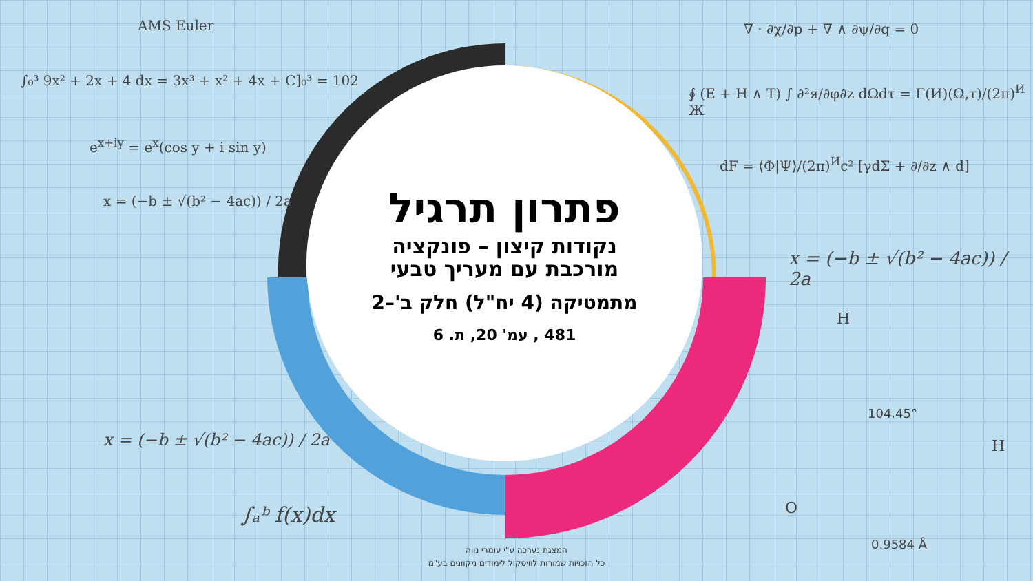AMS Euler
∫₀³ 9x² + 2x + 4 dx = 3x³ + x² + 4x + C]₀³ = 102
e<sup>x+iy</sup> = e<sup>x</sup>(cos y + i sin y)
x = (−b ± √(b² − 4ac)) / 2a
x = (−b ± √(b² − 4ac)) / 2a
∫ₐᵇ f(x)dx
∇ · ∂χ/∂p + ∇ ∧ ∂ψ/∂q = 0
∮ (E + H ∧ T) ∫ ∂²я/∂φ∂z dΩdτ = Γ(И)(Ω,τ)/(2π)<sup>И</sup> Ж
dF = ⟨Φ|Ψ⟩/(2π)<sup>И</sup>c² [γdΣ + ∂/∂z ∧ d]
x = (−b ± √(b² − 4ac)) / 2a
H
H
O
104.45°
0.9584 Å
פתרון תרגיל
נקודות קיצון – פונקציה
מורכבת עם מעריך טבעי
מתמטיקה (4 יח"ל) חלק ב'–2
481 , עמ' 20, ת. 6
המצגת נערכה ע"י עומרי נווה
כל הזכויות שמורות לוויסקול לימודים מקוונים בע"מ